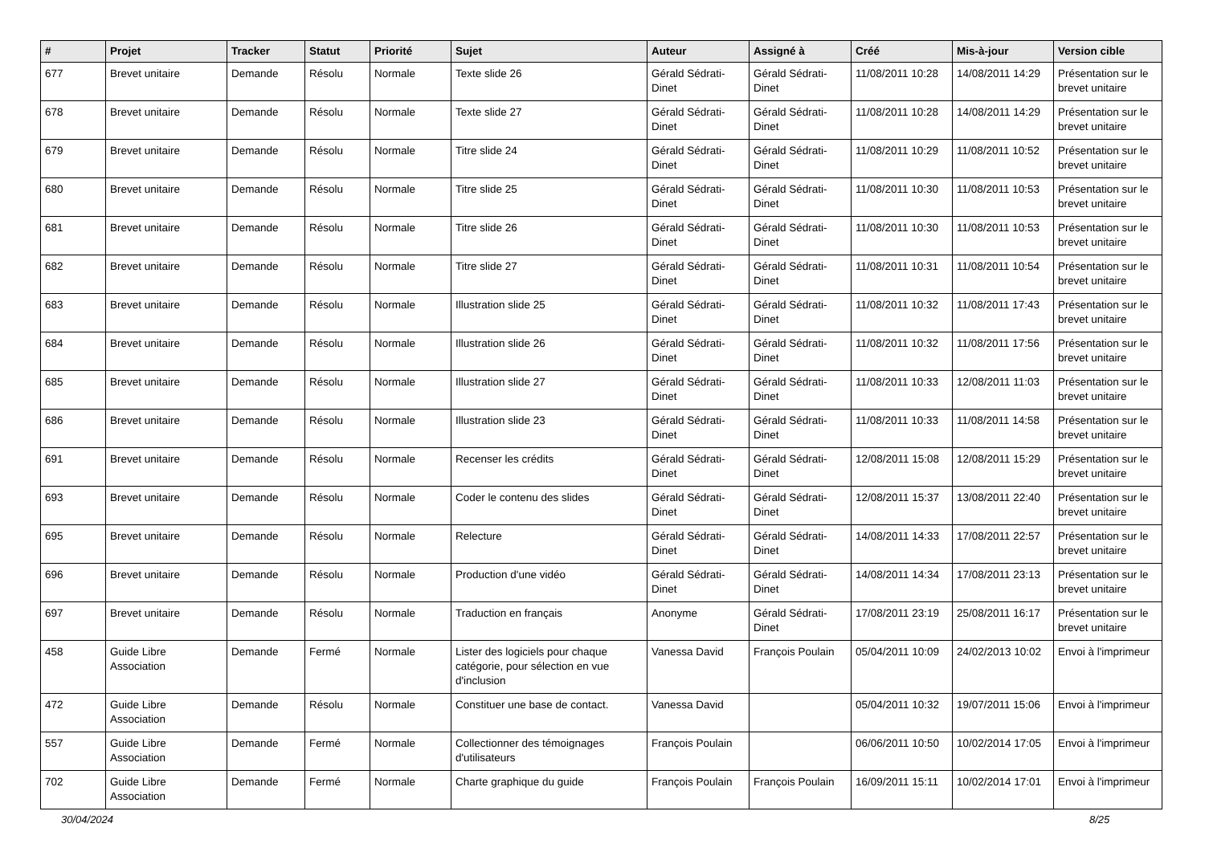| # | Projet | Tracker | Statut | Priorité | Sujet | Auteur | Assigné à | Créé | Mis-à-jour | Version cible |
| --- | --- | --- | --- | --- | --- | --- | --- | --- | --- | --- |
| 677 | Brevet unitaire | Demande | Résolu | Normale | Texte slide 26 | Gérald Sédrati-Dinet | Gérald Sédrati-Dinet | 11/08/2011 10:28 | 14/08/2011 14:29 | Présentation sur le brevet unitaire |
| 678 | Brevet unitaire | Demande | Résolu | Normale | Texte slide 27 | Gérald Sédrati-Dinet | Gérald Sédrati-Dinet | 11/08/2011 10:28 | 14/08/2011 14:29 | Présentation sur le brevet unitaire |
| 679 | Brevet unitaire | Demande | Résolu | Normale | Titre slide 24 | Gérald Sédrati-Dinet | Gérald Sédrati-Dinet | 11/08/2011 10:29 | 11/08/2011 10:52 | Présentation sur le brevet unitaire |
| 680 | Brevet unitaire | Demande | Résolu | Normale | Titre slide 25 | Gérald Sédrati-Dinet | Gérald Sédrati-Dinet | 11/08/2011 10:30 | 11/08/2011 10:53 | Présentation sur le brevet unitaire |
| 681 | Brevet unitaire | Demande | Résolu | Normale | Titre slide 26 | Gérald Sédrati-Dinet | Gérald Sédrati-Dinet | 11/08/2011 10:30 | 11/08/2011 10:53 | Présentation sur le brevet unitaire |
| 682 | Brevet unitaire | Demande | Résolu | Normale | Titre slide 27 | Gérald Sédrati-Dinet | Gérald Sédrati-Dinet | 11/08/2011 10:31 | 11/08/2011 10:54 | Présentation sur le brevet unitaire |
| 683 | Brevet unitaire | Demande | Résolu | Normale | Illustration slide 25 | Gérald Sédrati-Dinet | Gérald Sédrati-Dinet | 11/08/2011 10:32 | 11/08/2011 17:43 | Présentation sur le brevet unitaire |
| 684 | Brevet unitaire | Demande | Résolu | Normale | Illustration slide 26 | Gérald Sédrati-Dinet | Gérald Sédrati-Dinet | 11/08/2011 10:32 | 11/08/2011 17:56 | Présentation sur le brevet unitaire |
| 685 | Brevet unitaire | Demande | Résolu | Normale | Illustration slide 27 | Gérald Sédrati-Dinet | Gérald Sédrati-Dinet | 11/08/2011 10:33 | 12/08/2011 11:03 | Présentation sur le brevet unitaire |
| 686 | Brevet unitaire | Demande | Résolu | Normale | Illustration slide 23 | Gérald Sédrati-Dinet | Gérald Sédrati-Dinet | 11/08/2011 10:33 | 11/08/2011 14:58 | Présentation sur le brevet unitaire |
| 691 | Brevet unitaire | Demande | Résolu | Normale | Recenser les crédits | Gérald Sédrati-Dinet | Gérald Sédrati-Dinet | 12/08/2011 15:08 | 12/08/2011 15:29 | Présentation sur le brevet unitaire |
| 693 | Brevet unitaire | Demande | Résolu | Normale | Coder le contenu des slides | Gérald Sédrati-Dinet | Gérald Sédrati-Dinet | 12/08/2011 15:37 | 13/08/2011 22:40 | Présentation sur le brevet unitaire |
| 695 | Brevet unitaire | Demande | Résolu | Normale | Relecture | Gérald Sédrati-Dinet | Gérald Sédrati-Dinet | 14/08/2011 14:33 | 17/08/2011 22:57 | Présentation sur le brevet unitaire |
| 696 | Brevet unitaire | Demande | Résolu | Normale | Production d'une vidéo | Gérald Sédrati-Dinet | Gérald Sédrati-Dinet | 14/08/2011 14:34 | 17/08/2011 23:13 | Présentation sur le brevet unitaire |
| 697 | Brevet unitaire | Demande | Résolu | Normale | Traduction en français | Anonyme | Gérald Sédrati-Dinet | 17/08/2011 23:19 | 25/08/2011 16:17 | Présentation sur le brevet unitaire |
| 458 | Guide Libre Association | Demande | Fermé | Normale | Lister des logiciels pour chaque catégorie, pour sélection en vue d'inclusion | Vanessa David | François Poulain | 05/04/2011 10:09 | 24/02/2013 10:02 | Envoi à l'imprimeur |
| 472 | Guide Libre Association | Demande | Résolu | Normale | Constituer une base de contact. | Vanessa David | | 05/04/2011 10:32 | 19/07/2011 15:06 | Envoi à l'imprimeur |
| 557 | Guide Libre Association | Demande | Fermé | Normale | Collectionner des témoignages d'utilisateurs | François Poulain | | 06/06/2011 10:50 | 10/02/2014 17:05 | Envoi à l'imprimeur |
| 702 | Guide Libre Association | Demande | Fermé | Normale | Charte graphique du guide | François Poulain | François Poulain | 16/09/2011 15:11 | 10/02/2014 17:01 | Envoi à l'imprimeur |
30/04/2024 8/25